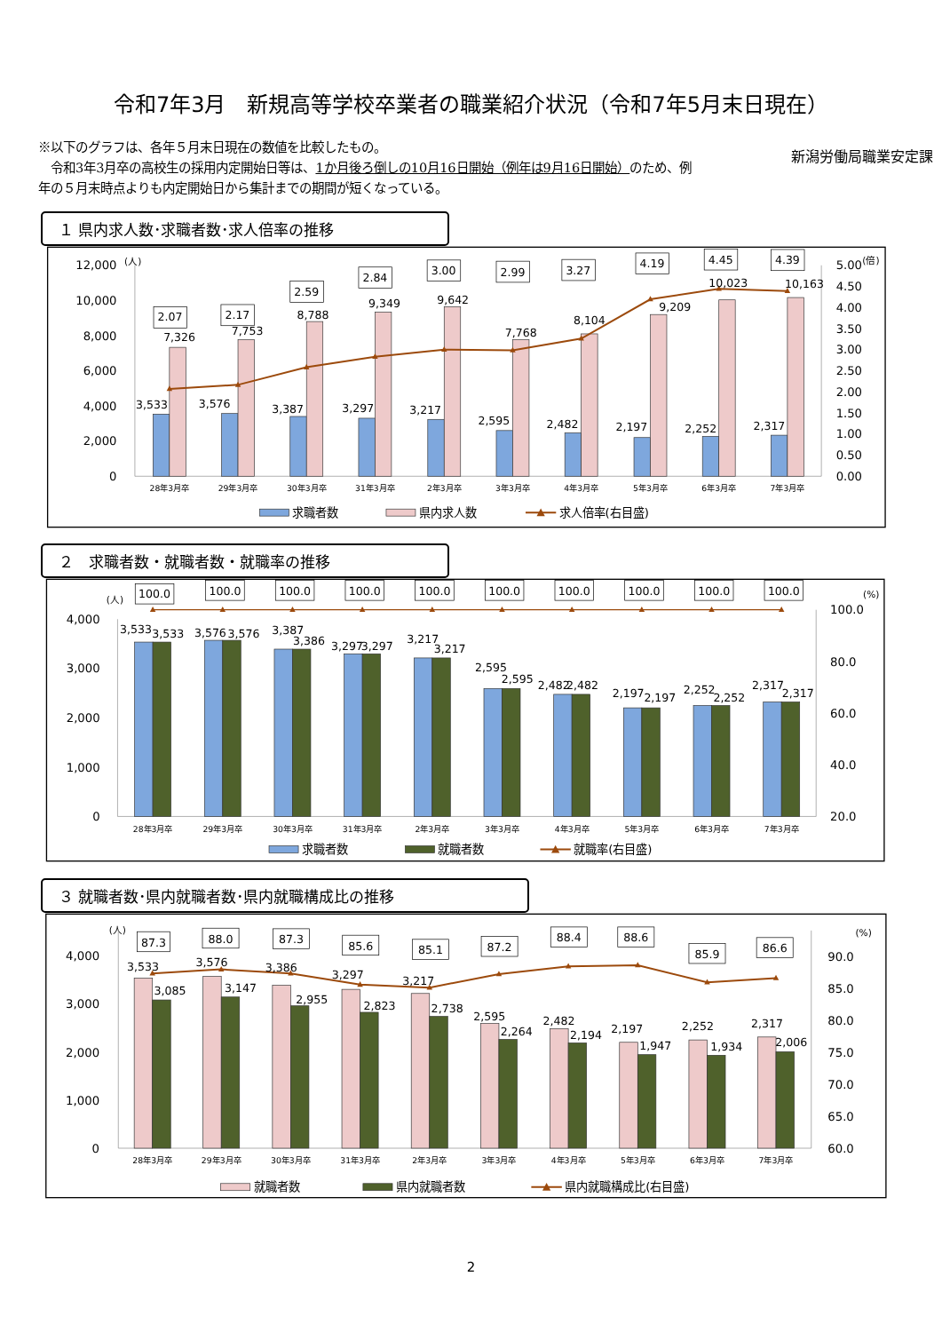令和7年3月　新規高等学校卒業者の職業紹介状況（令和7年5月末日現在）
※以下のグラフは、各年５月末日現在の数値を比較したもの。
　令和3年3月卒の高校生の採用内定開始日等は、1か月後ろ倒しの10月16日開始（例年は9月16日開始）のため、例年の５月末時点よりも内定開始日から集計までの期間が短くなっている。
新潟労働局職業安定課
１ 県内求人数･求職者数･求人倍率の推移
12,000
10,000
8,000
6,000
4,000
2,000
0
(人)
5.00
4.50
4.00
3.50
3.00
2.50
2.00
1.50
1.00
0.50
0.00
(倍)
3,533
7,326
3,576
7,753
3,387
8,788
3,297
9,349
3,217
9,642
2,595
7,768
2,482
8,104
2,197
9,209
2,252
10,023
2,317
10,163
2.07
2.17
2.59
2.84
3.00
2.99
3.27
4.19
4.45
4.39
28年3月卒
29年3月卒
30年3月卒
31年3月卒
2年3月卒
3年3月卒
4年3月卒
5年3月卒
6年3月卒
7年3月卒
求職者数
県内求人数
求人倍率(右目盛)
２　求職者数・就職者数・就職率の推移
4,000
3,000
2,000
1,000
0
(人)
100.0
80.0
60.0
40.0
20.0
(%)
3,533
3,533
3,576
3,576
3,387
3,386
3,297
3,297
3,217
3,217
2,595
2,595
2,482
2,482
2,197
2,197
2,252
2,252
2,317
2,317
100.0
100.0
100.0
100.0
100.0
100.0
100.0
100.0
100.0
100.0
28年3月卒
29年3月卒
30年3月卒
31年3月卒
2年3月卒
3年3月卒
4年3月卒
5年3月卒
6年3月卒
7年3月卒
求職者数
就職者数
就職率(右目盛)
３ 就職者数･県内就職者数･県内就職構成比の推移
4,000
3,000
2,000
1,000
0
(人)
90.0
85.0
80.0
75.0
70.0
65.0
60.0
(%)
3,533
3,085
3,576
3,147
3,386
2,955
3,297
2,823
3,217
2,738
2,595
2,264
2,482
2,194
2,197
1,947
2,252
1,934
2,317
2,006
87.3
88.0
87.3
85.6
85.1
87.2
88.4
88.6
85.9
86.6
28年3月卒
29年3月卒
30年3月卒
31年3月卒
2年3月卒
3年3月卒
4年3月卒
5年3月卒
6年3月卒
7年3月卒
就職者数
県内就職者数
県内就職構成比(右目盛)
2